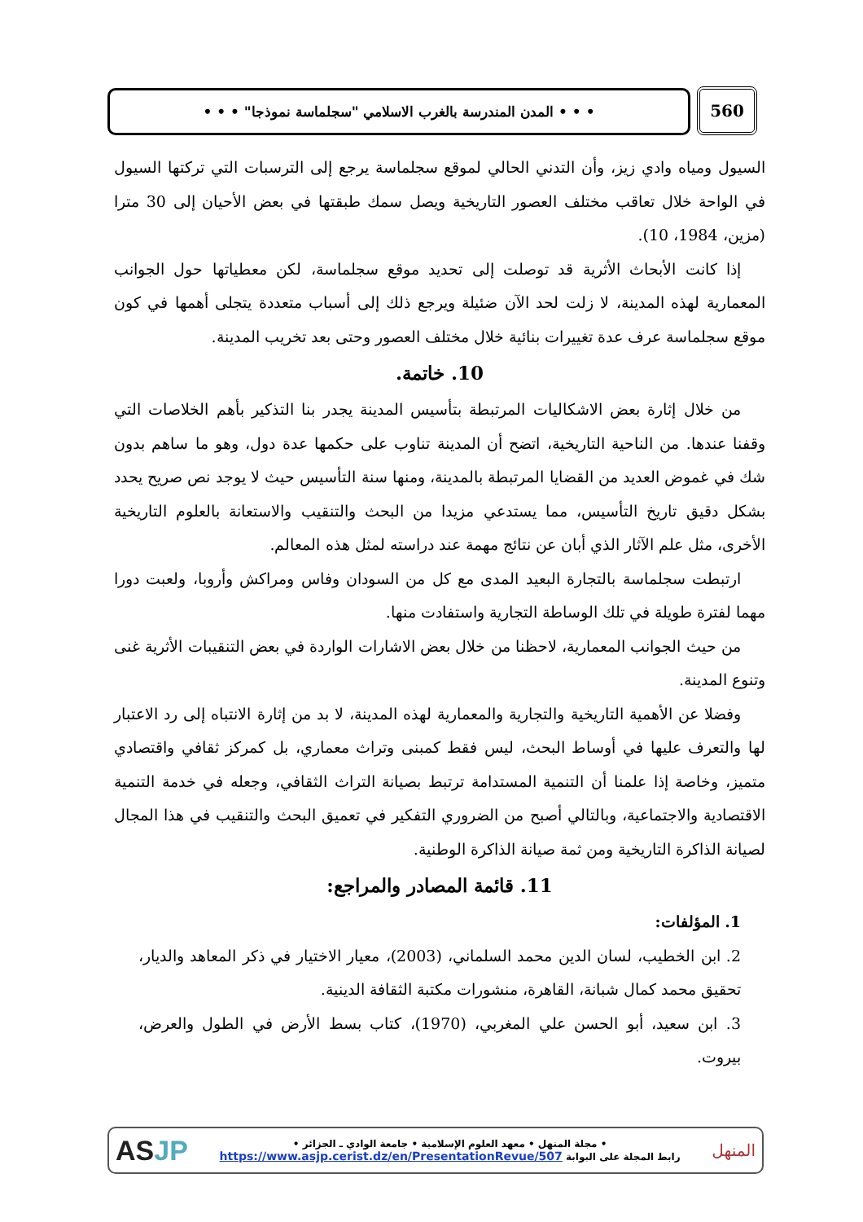• • • المدن المندرسة بالغرب الاسلامي "سجلماسة نموذجا" • • • 560
السيول ومياه وادي زيز، وأن التدني الحالي لموقع سجلماسة يرجع إلى الترسبات التي تركتها السيول في الواحة خلال تعاقب مختلف العصور التاريخية ويصل سمك طبقتها في بعض الأحيان إلى 30 مترا (مزين، 1984، 10).
إذا كانت الأبحاث الأثرية قد توصلت إلى تحديد موقع سجلماسة، لكن معطياتها حول الجوانب المعمارية لهذه المدينة، لا زلت لحد الآن ضئيلة ويرجع ذلك إلى أسباب متعددة يتجلى أهمها في كون موقع سجلماسة عرف عدة تغييرات بنائية خلال مختلف العصور وحتى بعد تخريب المدينة.
10. خاتمة.
من خلال إثارة بعض الاشكاليات المرتبطة بتأسيس المدينة يجدر بنا التذكير بأهم الخلاصات التي وقفنا عندها. من الناحية التاريخية، اتضح أن المدينة تناوب على حكمها عدة دول، وهو ما ساهم بدون شك في غموض العديد من القضايا المرتبطة بالمدينة، ومنها سنة التأسيس حيث لا يوجد نص صريح يحدد بشكل دقيق تاريخ التأسيس، مما يستدعي مزيدا من البحث والتنقيب والاستعانة بالعلوم التاريخية الأخرى، مثل علم الآثار الذي أبان عن نتائج مهمة عند دراسته لمثل هذه المعالم.
ارتبطت سجلماسة بالتجارة البعيد المدى مع كل من السودان وفاس ومراكش وأروبا، ولعبت دورا مهما لفترة طويلة في تلك الوساطة التجارية واستفادت منها.
من حيث الجوانب المعمارية، لاحظنا من خلال بعض الاشارات الواردة في بعض التنقيبات الأثرية غنى وتنوع المدينة.
وفضلا عن الأهمية التاريخية والتجارية والمعمارية لهذه المدينة، لا بد من إثارة الانتباه إلى رد الاعتبار لها والتعرف عليها في أوساط البحث، ليس فقط كمبنى وتراث معماري، بل كمركز ثقافي واقتصادي متميز، وخاصة إذا علمنا أن التنمية المستدامة ترتبط بصيانة التراث الثقافي، وجعله في خدمة التنمية الاقتصادية والاجتماعية، وبالتالي أصبح من الضروري التفكير في تعميق البحث والتنقيب في هذا المجال لصيانة الذاكرة التاريخية ومن ثمة صيانة الذاكرة الوطنية.
11. قائمة المصادر والمراجع:
1. المؤلفات:
2. ابن الخطيب، لسان الدين محمد السلماني، (2003)، معيار الاختيار في ذكر المعاهد والديار، تحقيق محمد كمال شبانة، القاهرة، منشورات مكتبة الثقافة الدينية.
3. ابن سعيد، أبو الحسن علي المغربي، (1970)، كتاب بسط الأرض في الطول والعرض، بيروت.
ASJP
• مجلة المنهل • معهد العلوم الإسلامية • جامعة الوادي ـ الجزائر •
رابط المجلة على البوابة https://www.asjp.cerist.dz/en/PresentationRevue/507
المنهل